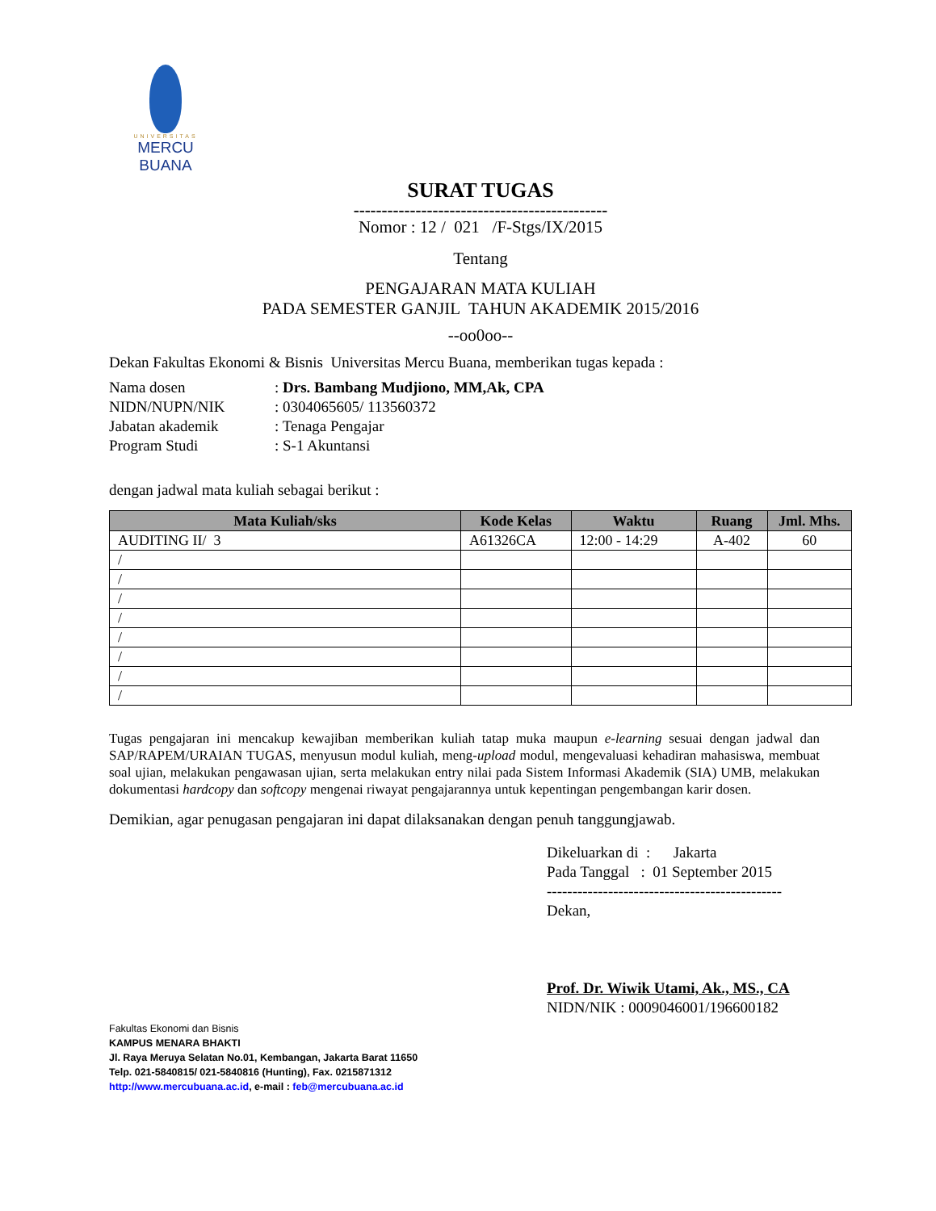UNIVERSITAS
MERCU BUANA
SURAT TUGAS
---------------------------------------------
Nomor : 12 / 021 /F-Stgs/IX/2015
Tentang
PENGAJARAN MATA KULIAH
PADA SEMESTER GANJIL TAHUN AKADEMIK 2015/2016
--oo0oo--
Dekan Fakultas Ekonomi & Bisnis Universitas Mercu Buana, memberikan tugas kepada :
| Nama dosen | : Drs. Bambang Mudjiono, MM,Ak, CPA |
| NIDN/NUPN/NIK | : 0304065605/ 113560372 |
| Jabatan akademik | : Tenaga Pengajar |
| Program Studi | : S-1 Akuntansi |
dengan jadwal mata kuliah sebagai berikut :
| Mata Kuliah/sks | Kode Kelas | Waktu | Ruang | Jml. Mhs. |
| --- | --- | --- | --- | --- |
| AUDITING II/ 3 | A61326CA | 12:00 - 14:29 | A-402 | 60 |
| / | | | | |
| / | | | | |
| / | | | | |
| / | | | | |
| / | | | | |
| / | | | | |
| / | | | | |
| / | | | | |
Tugas pengajaran ini mencakup kewajiban memberikan kuliah tatap muka maupun e-learning sesuai dengan jadwal dan SAP/RAPEM/URAIAN TUGAS, menyusun modul kuliah, meng-upload modul, mengevaluasi kehadiran mahasiswa, membuat soal ujian, melakukan pengawasan ujian, serta melakukan entry nilai pada Sistem Informasi Akademik (SIA) UMB, melakukan dokumentasi hardcopy dan softcopy mengenai riwayat pengajarannya untuk kepentingan pengembangan karir dosen.
Demikian, agar penugasan pengajaran ini dapat dilaksanakan dengan penuh tanggungjawab.
Dikeluarkan di : Jakarta
Pada Tanggal : 01 September 2015
----------------------------------------------
Dekan,
Prof. Dr. Wiwik Utami, Ak., MS., CA
NIDN/NIK : 0009046001/196600182
Fakultas Ekonomi dan Bisnis
KAMPUS MENARA BHAKTI
Jl. Raya Meruya Selatan No.01, Kembangan, Jakarta Barat 11650
Telp. 021-5840815/ 021-5840816 (Hunting), Fax. 0215871312
http://www.mercubuana.ac.id, e-mail : feb@mercubuana.ac.id